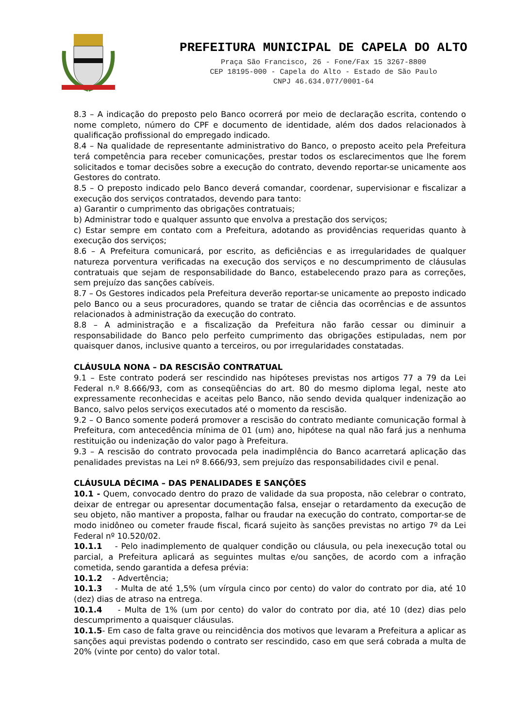PREFEITURA MUNICIPAL DE CAPELA DO ALTO
Praça São Francisco, 26 - Fone/Fax 15 3267-8800
CEP 18195-000 - Capela do Alto - Estado de São Paulo
CNPJ 46.634.077/0001-64
8.3 – A indicação do preposto pelo Banco ocorrerá por meio de declaração escrita, contendo o nome completo, número do CPF e documento de identidade, além dos dados relacionados à qualificação profissional do empregado indicado.
8.4 – Na qualidade de representante administrativo do Banco, o preposto aceito pela Prefeitura terá competência para receber comunicações, prestar todos os esclarecimentos que lhe forem solicitados e tomar decisões sobre a execução do contrato, devendo reportar-se unicamente aos Gestores do contrato.
8.5 – O preposto indicado pelo Banco deverá comandar, coordenar, supervisionar e fiscalizar a execução dos serviços contratados, devendo para tanto:
a) Garantir o cumprimento das obrigações contratuais;
b) Administrar todo e qualquer assunto que envolva a prestação dos serviços;
c) Estar sempre em contato com a Prefeitura, adotando as providências requeridas quanto à execução dos serviços;
8.6 – A Prefeitura comunicará, por escrito, as deficiências e as irregularidades de qualquer natureza porventura verificadas na execução dos serviços e no descumprimento de cláusulas contratuais que sejam de responsabilidade do Banco, estabelecendo prazo para as correções, sem prejuízo das sanções cabíveis.
8.7 – Os Gestores indicados pela Prefeitura deverão reportar-se unicamente ao preposto indicado pelo Banco ou a seus procuradores, quando se tratar de ciência das ocorrências e de assuntos relacionados à administração da execução do contrato.
8.8 – A administração e a fiscalização da Prefeitura não farão cessar ou diminuir a responsabilidade do Banco pelo perfeito cumprimento das obrigações estipuladas, nem por quaisquer danos, inclusive quanto a terceiros, ou por irregularidades constatadas.
CLÁUSULA NONA – DA RESCISÃO CONTRATUAL
9.1 – Este contrato poderá ser rescindido nas hipóteses previstas nos artigos 77 a 79 da Lei Federal n.º 8.666/93, com as conseqüências do art. 80 do mesmo diploma legal, neste ato expressamente reconhecidas e aceitas pelo Banco, não sendo devida qualquer indenização ao Banco, salvo pelos serviços executados até o momento da rescisão.
9.2 – O Banco somente poderá promover a rescisão do contrato mediante comunicação formal à Prefeitura, com antecedência mínima de 01 (um) ano, hipótese na qual não fará jus a nenhuma restituição ou indenização do valor pago à Prefeitura.
9.3 – A rescisão do contrato provocada pela inadimplência do Banco acarretará aplicação das penalidades previstas na Lei nº 8.666/93, sem prejuízo das responsabilidades civil e penal.
CLÁUSULA DÉCIMA – DAS PENALIDADES E SANÇÕES
10.1 - Quem, convocado dentro do prazo de validade da sua proposta, não celebrar o contrato, deixar de entregar ou apresentar documentação falsa, ensejar o retardamento da execução de seu objeto, não mantiver a proposta, falhar ou fraudar na execução do contrato, comportar-se de modo inidôneo ou cometer fraude fiscal, ficará sujeito às sanções previstas no artigo 7º da Lei Federal nº 10.520/02.
10.1.1 - Pelo inadimplemento de qualquer condição ou cláusula, ou pela inexecução total ou parcial, a Prefeitura aplicará as seguintes multas e/ou sanções, de acordo com a infração cometida, sendo garantida a defesa prévia:
10.1.2 - Advertência;
10.1.3 - Multa de até 1,5% (um vírgula cinco por cento) do valor do contrato por dia, até 10 (dez) dias de atraso na entrega.
10.1.4 - Multa de 1% (um por cento) do valor do contrato por dia, até 10 (dez) dias pelo descumprimento a quaisquer cláusulas.
10.1.5- Em caso de falta grave ou reincidência dos motivos que levaram a Prefeitura a aplicar as sanções aqui previstas podendo o contrato ser rescindido, caso em que será cobrada a multa de 20% (vinte por cento) do valor total.